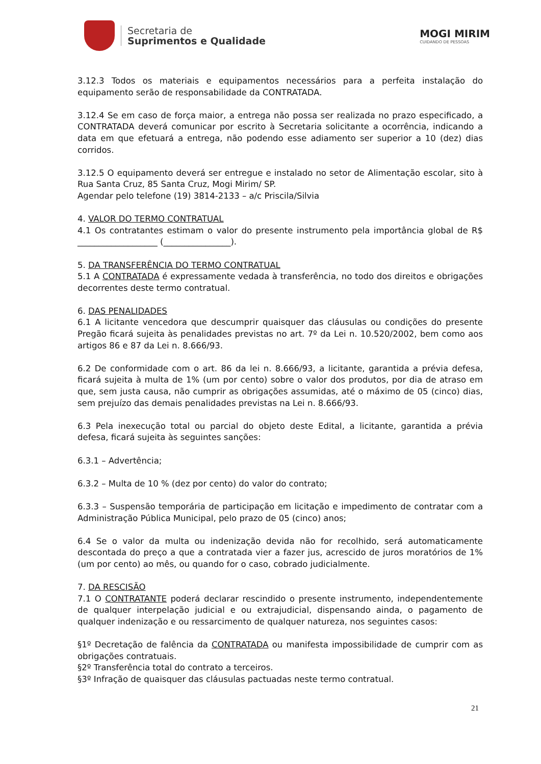Secretaria de
Suprimentos e Qualidade
MOGI MIRIM
CUIDANDO DE PESSOAS
3.12.3 Todos os materiais e equipamentos necessários para a perfeita instalação do equipamento serão de responsabilidade da CONTRATADA.
3.12.4 Se em caso de força maior, a entrega não possa ser realizada no prazo especificado, a CONTRATADA deverá comunicar por escrito à Secretaria solicitante a ocorrência, indicando a data em que efetuará a entrega, não podendo esse adiamento ser superior a 10 (dez) dias corridos.
3.12.5 O equipamento deverá ser entregue e instalado no setor de Alimentação escolar, sito à Rua Santa Cruz, 85 Santa Cruz, Mogi Mirim/ SP.
Agendar pelo telefone (19) 3814-2133 – a/c Priscila/Silvia
4. VALOR DO TERMO CONTRATUAL
4.1 Os contratantes estimam o valor do presente instrumento pela importância global de R$ ___________________ (________________).
5. DA TRANSFERÊNCIA DO TERMO CONTRATUAL
5.1 A CONTRATADA é expressamente vedada à transferência, no todo dos direitos e obrigações decorrentes deste termo contratual.
6. DAS PENALIDADES
6.1 A licitante vencedora que descumprir quaisquer das cláusulas ou condições do presente Pregão ficará sujeita às penalidades previstas no art. 7º da Lei n. 10.520/2002, bem como aos artigos 86 e 87 da Lei n. 8.666/93.
6.2 De conformidade com o art. 86 da lei n. 8.666/93, a licitante, garantida a prévia defesa, ficará sujeita à multa de 1% (um por cento) sobre o valor dos produtos, por dia de atraso em que, sem justa causa, não cumprir as obrigações assumidas, até o máximo de 05 (cinco) dias, sem prejuízo das demais penalidades previstas na Lei n. 8.666/93.
6.3 Pela inexecução total ou parcial do objeto deste Edital, a licitante, garantida a prévia defesa, ficará sujeita às seguintes sanções:
6.3.1 – Advertência;
6.3.2 – Multa de 10 % (dez por cento) do valor do contrato;
6.3.3 – Suspensão temporária de participação em licitação e impedimento de contratar com a Administração Pública Municipal, pelo prazo de 05 (cinco) anos;
6.4 Se o valor da multa ou indenização devida não for recolhido, será automaticamente descontada do preço a que a contratada vier a fazer jus, acrescido de juros moratórios de 1% (um por cento) ao mês, ou quando for o caso, cobrado judicialmente.
7. DA RESCISÃO
7.1 O CONTRATANTE poderá declarar rescindido o presente instrumento, independentemente de qualquer interpelação judicial e ou extrajudicial, dispensando ainda, o pagamento de qualquer indenização e ou ressarcimento de qualquer natureza, nos seguintes casos:
§1º Decretação de falência da CONTRATADA ou manifesta impossibilidade de cumprir com as obrigações contratuais.
§2º Transferência total do contrato a terceiros.
§3º Infração de quaisquer das cláusulas pactuadas neste termo contratual.
21